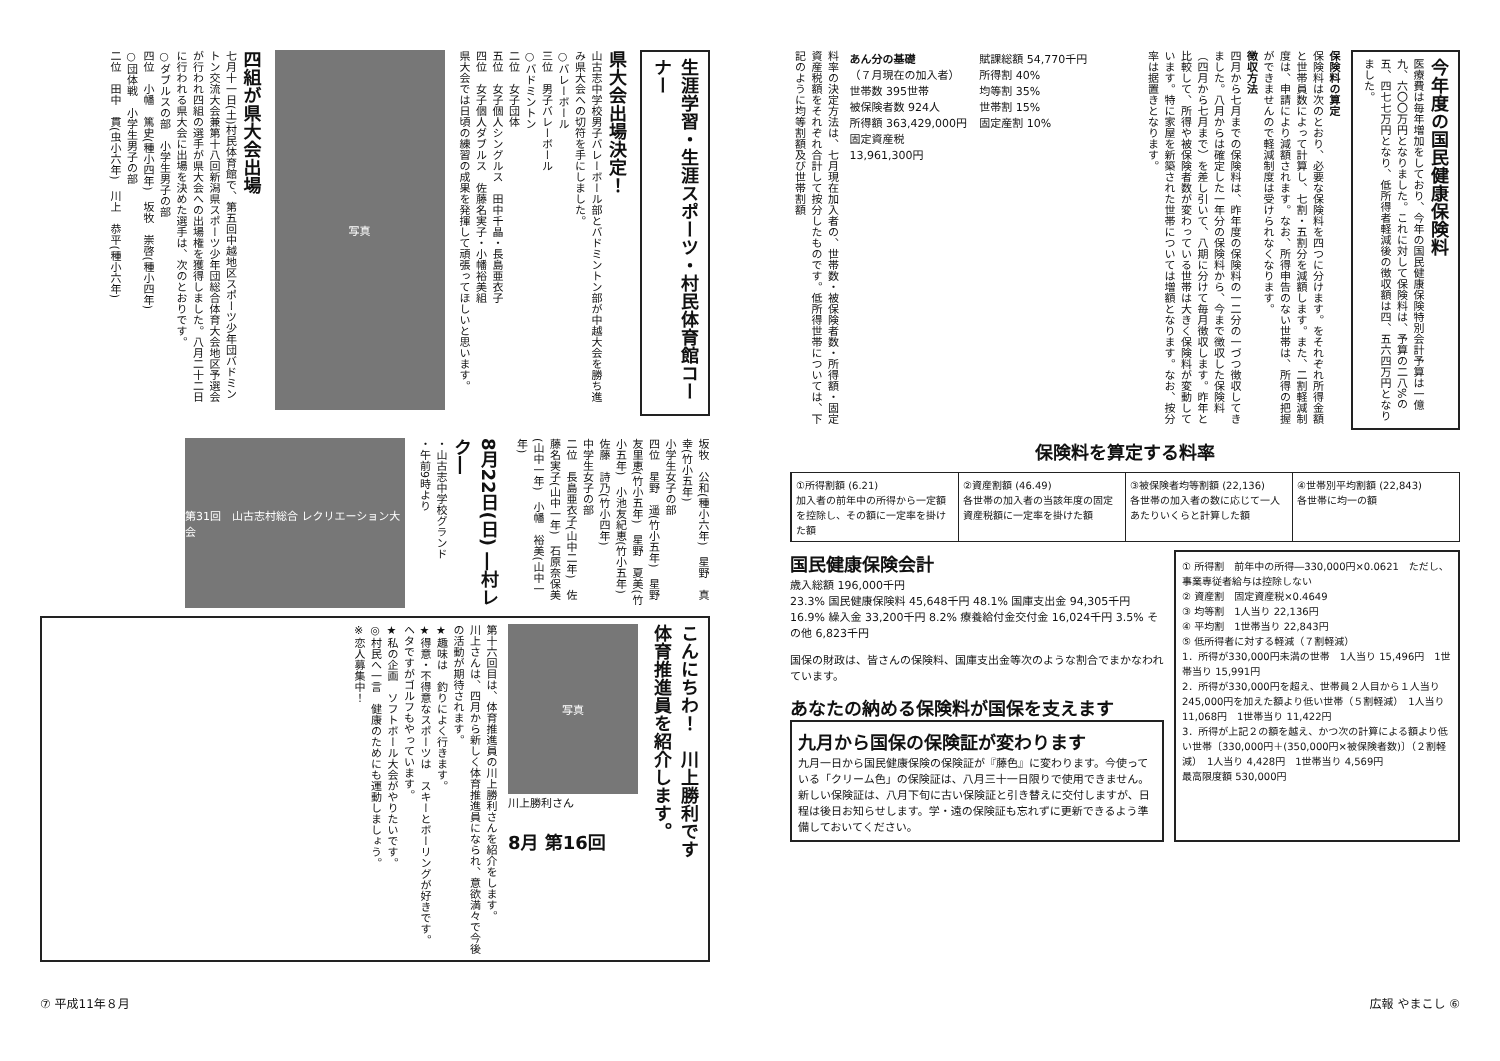生涯学習・生涯スポーツ・村民体育館コーナー
県大会出場決定！
山古志中学校男子バレーボール部とバドミントン部が中越大会を勝ち進み県大会への切符を手にしました。
○バレーボール
三位　男子バレーボール
○バドミントン
二位　女子団体
五位　女子個人シングルス　田中千晶・長島亜衣子
四位　女子個人ダブルス　佐藤名実子・小幡裕美組
県大会では日頃の練習の成果を発揮して頑張ってほしいと思います。
写真
四組が県大会出場
七月十一日(土)村民体育館で、第五回中越地区スポーツ少年団バドミントン交流大会兼第十八回新潟県スポーツ少年団総合体育大会地区予選会が行われ四組の選手が県大会への出場権を獲得しました。八月二十二日に行われる県大会に出場を決めた選手は、次のとおりです。
○ダブルスの部　小学生男子の部
四位　小幡　篤史(種小四年)　坂牧　崇啓(種小四年)
○団体戦　小学生男子の部
二位　田中　貫(虫小六年)　川上　恭平(種小六年)
坂牧　公和(種小六年)　星野　真幸(竹小五年)
小学生女子の部
四位　星野　遥(竹小五年)　星野友里恵(竹小五年)　星野　夏美(竹小五年)　小池友紀恵(竹小五年)　佐藤　詩乃(竹小四年)
中学生女子の部
二位　長島亜衣子(山中二年)　佐藤名実子(山中一年)　石原奈保美(山中一年)　小幡　裕美(山中一年)
8月22日(日) ―村レク―
・山古志中学校グランド
・午前9時より
第31回　山古志村総合 レクリエーション大会
こんにちわ！　川上勝利です
体育推進員を紹介します。
写真
川上勝利さん
8月 第16回
第十六回目は、体育推進員の川上勝利さんを紹介をします。
川上さんは、四月から新しく体育推進員になられ、意欲満々で今後の活動が期待されます。
★趣味は　釣りによく行きます。
★得意・不得意なスポーツは　スキーとボーリングが好きです。ヘタですがゴルフもやっています。
★私の企画　ソフトボール大会がやりたいです。
◎村民へ一言　健康のためにも運動しましょう。
※恋人募集中！
⑦ 平成11年８月
今年度の国民健康保険料
医療費は毎年増加をしており、今年の国民健康保険特別会計予算は一億九、六〇〇万円となりました。これに対して保険料は、予算の二八%の五、四七七万円となり、低所得者軽減後の徴収額は四、五六四万円となりました。
保険料の算定
保険料は次のとおり、必要な保険料を四つに分けます。をそれぞれ所得金額と世帯員数によって計算し、七割・五割分を減額します。また、二割軽減制度は、申請により減額されます。なお、所得申告のない世帯は、所得の把握ができませんので軽減制度は受けられなくなります。
徴収方法
四月から七月までの保険料は、昨年度の保険料の一二分の一づつ徴収してきました。八月からは確定した一年分の保険料から、今まで徴収した保険料（四月から七月まで）を差し引いて、八期に分けて毎月徴収します。昨年と比較して、所得や被保険者数が変わっている世帯は大きく保険料が変動しています。特に家屋を新築された世帯については増額となります。なお、按分率は据置きとなります。
賦課総額 54,770千円
所得割 40%
均等割 35%
世帯割 15%
固定産割 10%
あん分の基礎
（７月現在の加入者）
世帯数 395世帯
被保険者数 924人
所得額 363,429,000円
固定資産税 13,961,300円
料率の決定方法は、七月現在加入者の、世帯数・被保険者数・所得額・固定資産税額をそれぞれ合計して按分したものです。低所得世帯については、下記のように均等割額及び世帯割額
保険料を算定する料率
①所得割額 (6.21)
加入者の前年中の所得から一定額を控除し、その額に一定率を掛けた額
②資産割額 (46.49)
各世帯の加入者の当該年度の固定資産税額に一定率を掛けた額
③被保険者均等割額 (22,136)
各世帯の加入者の数に応じて一人あたりいくらと計算した額
④世帯別平均割額 (22,843)
各世帯に均一の額
国民健康保険会計
歳入総額 196,000千円
23.3% 国民健康保険料 45,648千円 48.1% 国庫支出金 94,305千円 16.9% 繰入金 33,200千円 8.2% 療養給付金交付金 16,024千円 3.5% その他 6,823千円
国保の財政は、皆さんの保険料、国庫支出金等次のような割合でまかなわれています。
あなたの納める保険料が国保を支えます
九月から国保の保険証が変わります
九月一日から国民健康保険の保険証が『藤色』に変わります。今使っている「クリーム色」の保険証は、八月三十一日限りで使用できません。新しい保険証は、八月下旬に古い保険証と引き替えに交付しますが、日程は後日お知らせします。学・遠の保険証も忘れずに更新できるよう準備しておいてください。
① 所得割　前年中の所得―330,000円×0.0621　ただし、事業専従者給与は控除しない
② 資産割　固定資産税×0.4649
③ 均等割　1人当り 22,136円
④ 平均割　1世帯当り 22,843円
⑤ 低所得者に対する軽減（７割軽減）
1．所得が330,000円未満の世帯　1人当り 15,496円　1世帯当り 15,991円
2．所得が330,000円を超え、世帯員２人目から１人当り245,000円を加えた額より低い世帯（５割軽減）　1人当り 11,068円　1世帯当り 11,422円
3．所得が上記２の額を越え、かつ次の計算による額より低い世帯〔330,000円＋(350,000円×被保険者数)〕（２割軽減）　1人当り 4,428円　1世帯当り 4,569円
最高限度額 530,000円
広報 やまこし ⑥